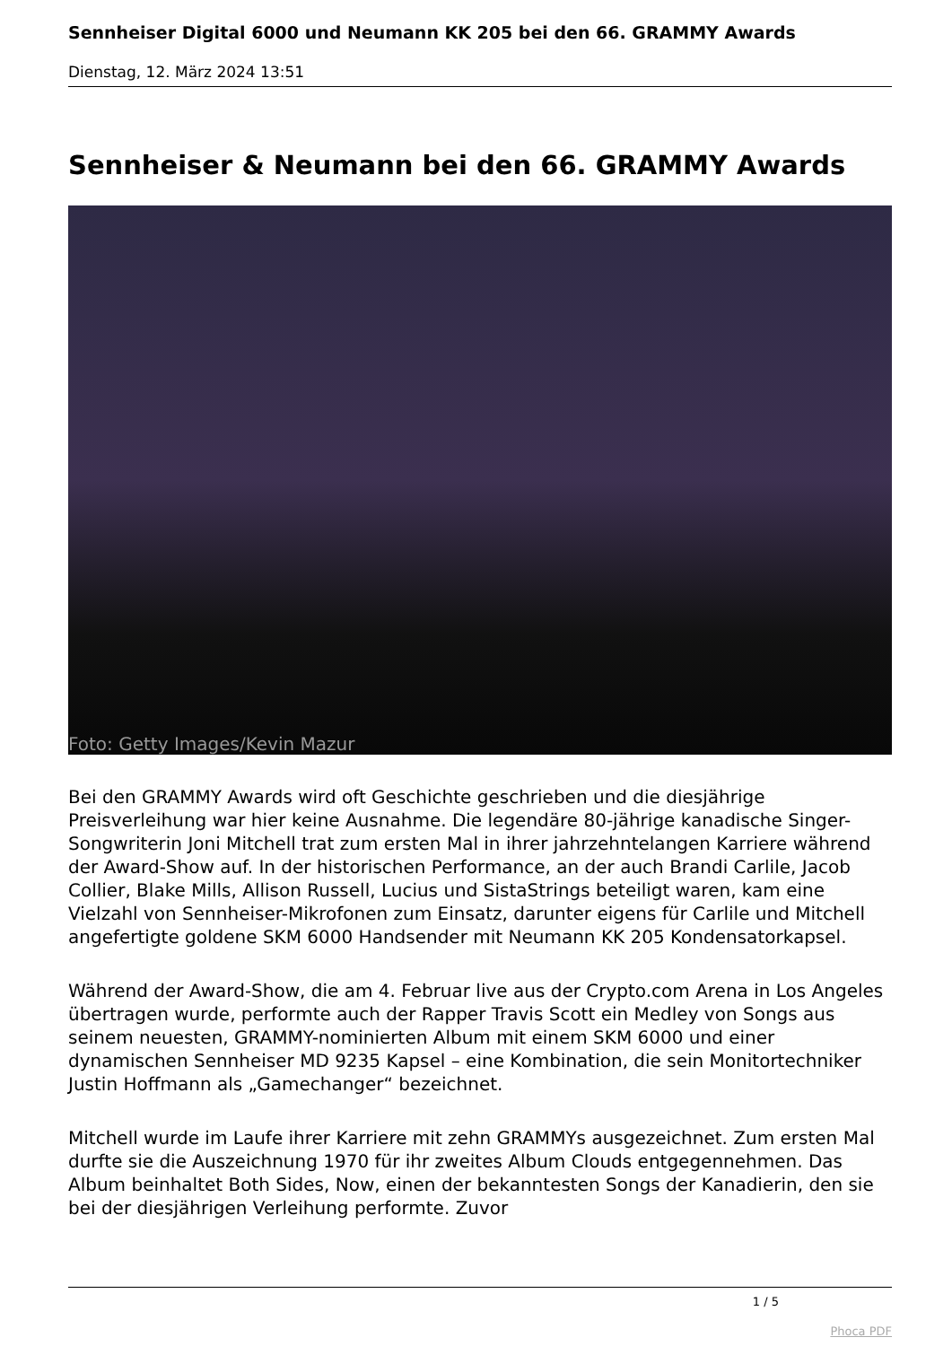Sennheiser Digital 6000 und Neumann KK 205 bei den 66. GRAMMY Awards
Dienstag, 12. März 2024 13:51
Sennheiser & Neumann bei den 66. GRAMMY Awards
Foto: Getty Images/Kevin Mazur
Bei den GRAMMY Awards wird oft Geschichte geschrieben und die diesjährige Preisverleihung war hier keine Ausnahme. Die legendäre 80-jährige kanadische Singer-Songwriterin Joni Mitchell trat zum ersten Mal in ihrer jahrzehntelangen Karriere während der Award-Show auf. In der historischen Performance, an der auch Brandi Carlile, Jacob Collier, Blake Mills, Allison Russell, Lucius und SistaStrings beteiligt waren, kam eine Vielzahl von Sennheiser-Mikrofonen zum Einsatz, darunter eigens für Carlile und Mitchell angefertigte goldene SKM 6000 Handsender mit Neumann KK 205 Kondensatorkapsel.
Während der Award-Show, die am 4. Februar live aus der Crypto.com Arena in Los Angeles übertragen wurde, performte auch der Rapper Travis Scott ein Medley von Songs aus seinem neuesten, GRAMMY-nominierten Album mit einem SKM 6000 und einer dynamischen Sennheiser MD 9235 Kapsel – eine Kombination, die sein Monitortechniker Justin Hoffmann als „Gamechanger“ bezeichnet.
Mitchell wurde im Laufe ihrer Karriere mit zehn GRAMMYs ausgezeichnet. Zum ersten Mal durfte sie die Auszeichnung 1970 für ihr zweites Album Clouds entgegennehmen. Das Album beinhaltet Both Sides, Now, einen der bekanntesten Songs der Kanadierin, den sie bei der diesjährigen Verleihung performte. Zuvor
1 / 5
Phoca PDF